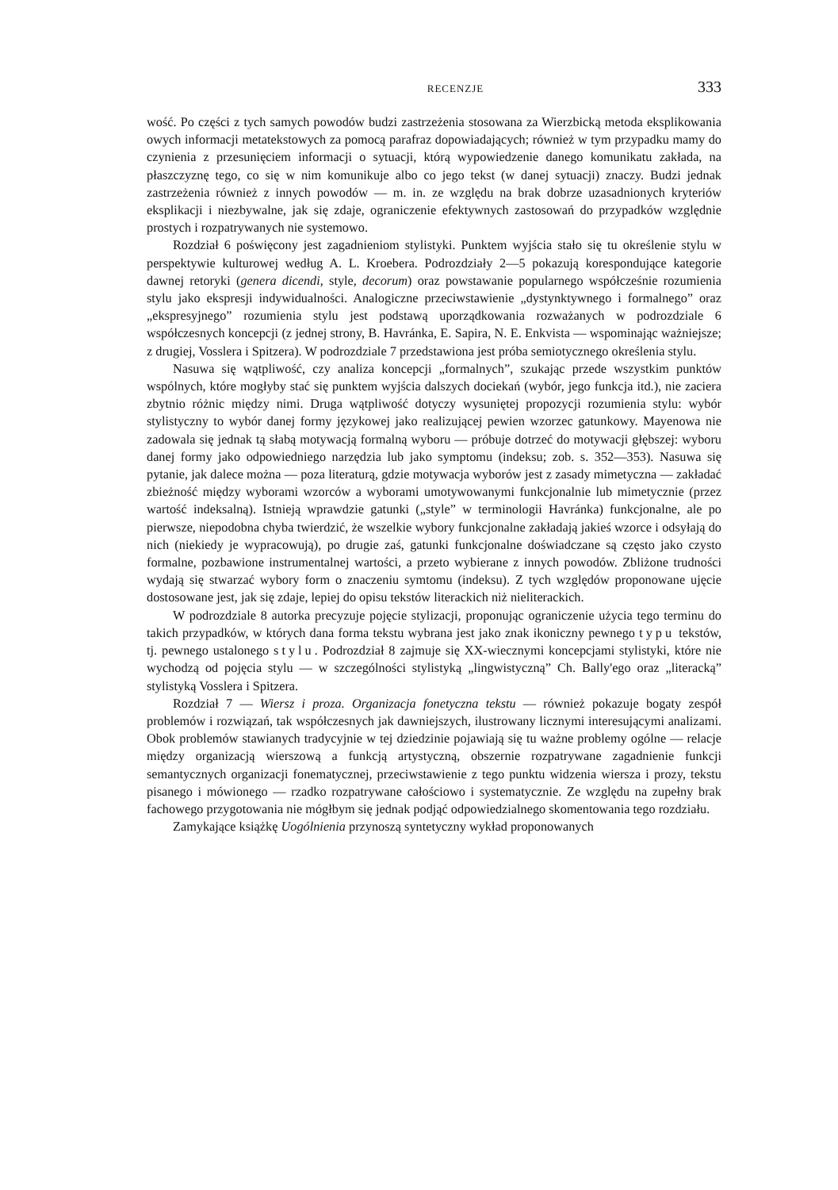RECENZJE 333
wość. Po części z tych samych powodów budzi zastrzeżenia stosowana za Wierzbicką metoda eksplikowania owych informacji metatekstowych za pomocą parafraz dopowiadających; również w tym przypadku mamy do czynienia z przesunięciem informacji o sytuacji, którą wypowiedzenie danego komunikatu zakłada, na płaszczyznę tego, co się w nim komunikuje albo co jego tekst (w danej sytuacji) znaczy. Budzi jednak zastrzeżenia również z innych powodów — m. in. ze względu na brak dobrze uzasadnionych kryteriów eksplikacji i niezbywalne, jak się zdaje, ograniczenie efektywnych zastosowań do przypadków względnie prostych i rozpatrywanych nie systemowo.
Rozdział 6 poświęcony jest zagadnieniom stylistyki. Punktem wyjścia stało się tu określenie stylu w perspektywie kulturowej według A. L. Kroebera. Podrozdziały 2—5 pokazują korespondujące kategorie dawnej retoryki (genera dicendi, style, decorum) oraz powstawanie popularnego współcześnie rozumienia stylu jako ekspresji indywidualności. Analogiczne przeciwstawienie „dystynktywnego i formalnego” oraz „ekspresyjnego” rozumienia stylu jest podstawą uporządkowania rozważanych w podrozdziale 6 współczesnych koncepcji (z jednej strony, B. Havránka, E. Sapira, N. E. Enkvista — wspominając ważniejsze; z drugiej, Vosslera i Spitzera). W podrozdziale 7 przedstawiona jest próba semiotycznego określenia stylu.
Nasuwa się wątpliwość, czy analiza koncepcji „formalnych”, szukając przede wszystkim punktów wspólnych, które mogłyby stać się punktem wyjścia dalszych dociekań (wybór, jego funkcja itd.), nie zaciera zbytnio różnic między nimi. Druga wątpliwość dotyczy wysuniętej propozycji rozumienia stylu: wybór stylistyczny to wybór danej formy językowej jako realizującej pewien wzorzec gatunkowy. Mayenowa nie zadowala się jednak tą słabą motywacją formalną wyboru — próbuje dotrzeć do motywacji głębszej: wyboru danej formy jako odpowiedniego narzędzia lub jako symptomu (indeksu; zob. s. 352—353). Nasuwa się pytanie, jak dalece można — poza literaturą, gdzie motywacja wyborów jest z zasady mimetyczna — zakładać zbieżność między wyborami wzorców a wyborami umotywowanymi funkcjonalnie lub mimetycznie (przez wartość indeksalną). Istnieją wprawdzie gatunki („style” w terminologii Havránka) funkcjonalne, ale po pierwsze, niepodobna chyba twierdzić, że wszelkie wybory funkcjonalne zakładają jakieś wzorce i odsyłają do nich (niekiedy je wypracowują), po drugie zaś, gatunki funkcjonalne doświadczane są często jako czysto formalne, pozbawione instrumentalnej wartości, a przeto wybierane z innych powodów. Zbliżone trudności wydają się stwarzać wybory form o znaczeniu symtomu (indeksu). Z tych względów proponowane ujęcie dostosowane jest, jak się zdaje, lepiej do opisu tekstów literackich niż nieliterackich.
W podrozdziale 8 autorka precyzuje pojęcie stylizacji, proponując ograniczenie użycia tego terminu do takich przypadków, w których dana forma tekstu wybrana jest jako znak ikoniczny pewnego typu tekstów, tj. pewnego ustalonego stylu. Podrozdział 8 zajmuje się XX-wiecznymi koncepcjami stylistyki, które nie wychodzą od pojęcia stylu — w szczególności stylistyką „lingwistyczną” Ch. Bally'ego oraz „literacką” stylistyką Vosslera i Spitzera.
Rozdział 7 — Wiersz i proza. Organizacja fonetyczna tekstu — również pokazuje bogaty zespół problemów i rozwiązań, tak współczesnych jak dawniejszych, ilustrowany licznymi interesującymi analizami. Obok problemów stawianych tradycyjnie w tej dziedzinie pojawiają się tu ważne problemy ogólne — relacje między organizacją wierszową a funkcją artystyczną, obszernie rozpatrywane zagadnienie funkcji semantycznych organizacji fonematycznej, przeciwstawienie z tego punktu widzenia wiersza i prozy, tekstu pisanego i mówionego — rzadko rozpatrywane całościowo i systematycznie. Ze względu na zupełny brak fachowego przygotowania nie mógłbym się jednak podjąć odpowiedzialnego skomentowania tego rozdziału.
Zamykające książkę Uogólnienia przynoszą syntetyczny wykład proponowanych